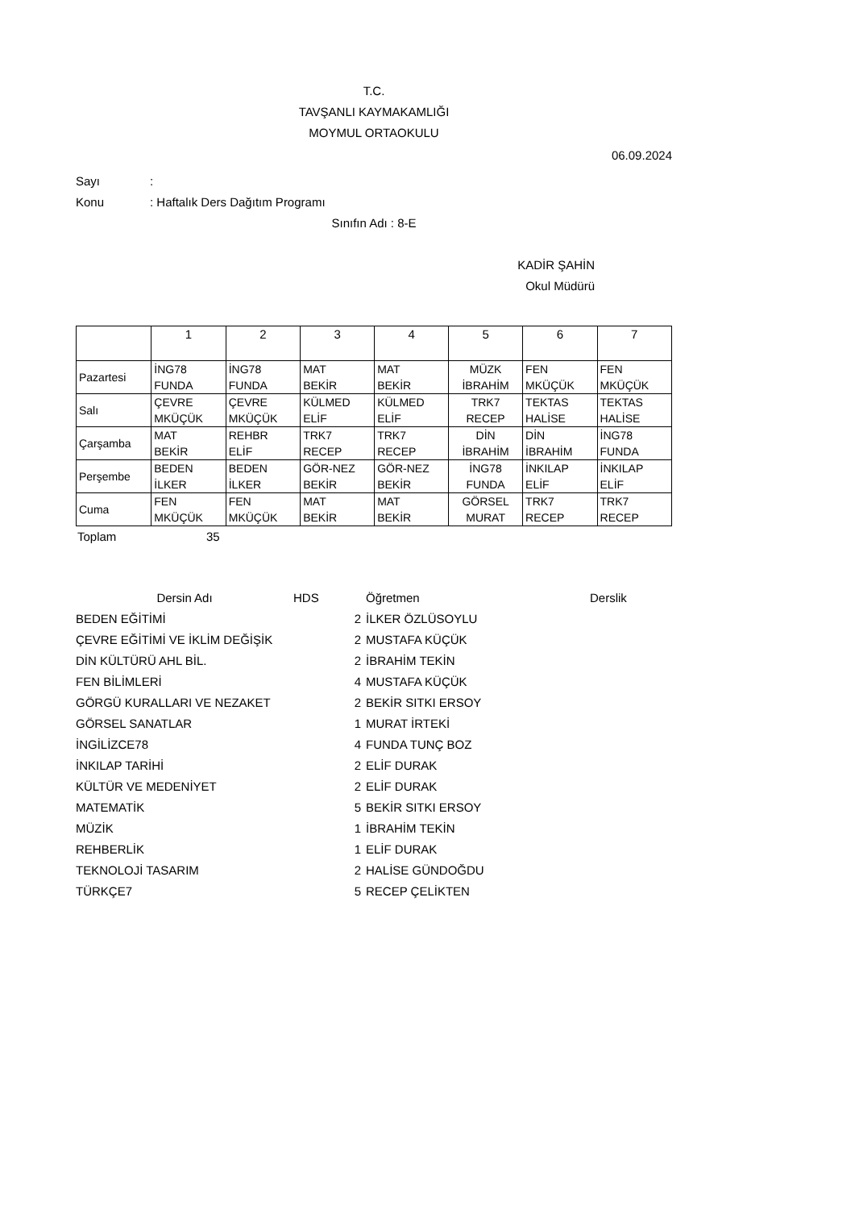T.C.
TAVŞANLI KAYMAKAMLIĞI
MOYMUL ORTAOKULU
06.09.2024
Sayı:
Konu: Haftalık Ders Dağıtım Programı
Sınıfın Adı : 8-E
KADİR ŞAHİN
Okul Müdürü
| | 1 | 2 | 3 | 4 | 5 | 6 | 7 |
| Pazartesi | İNG78 FUNDA | İNG78 FUNDA | MAT BEKİR | MAT BEKİR | MÜZK İBRAHİM | FEN MKÜÇÜK | FEN MKÜÇÜK |
| Salı | ÇEVRE MKÜÇÜK | ÇEVRE MKÜÇÜK | KÜLMED ELİF | KÜLMED ELİF | TRK7 RECEP | TEKTAS HALİSE | TEKTAS HALİSE |
| Çarşamba | MAT BEKİR | REHBR ELİF | TRK7 RECEP | TRK7 RECEP | DİN İBRAHİM | DİN İBRAHİM | İNG78 FUNDA |
| Perşembe | BEDEN İLKER | BEDEN İLKER | GÖR-NEZ BEKİR | GÖR-NEZ BEKİR | İNG78 FUNDA | İNKILAP ELİF | İNKILAP ELİF |
| Cuma | FEN MKÜÇÜK | FEN MKÜÇÜK | MAT BEKİR | MAT BEKİR | GÖRSEL MURAT | TRK7 RECEP | TRK7 RECEP |
Toplam 35
| Dersin Adı | HDS | Öğretmen | Derslik |
| BEDEN EĞİTİMİ | 2 | İLKER ÖZLÜSOYLU | |
| ÇEVRE EĞİTİMİ VE İKLİM DEĞİŞİK | 2 | MUSTAFA KÜÇÜK | |
| DİN KÜLTÜRÜ AHL BİL. | 2 | İBRAHİM TEKİN | |
| FEN BİLİMLERİ | 4 | MUSTAFA KÜÇÜK | |
| GÖRGÜ KURALLARI VE NEZAKET | 2 | BEKİR SITKI ERSOY | |
| GÖRSEL SANATLAR | 1 | MURAT İRTEKİ | |
| İNGİLİZCE78 | 4 | FUNDA TUNÇ BOZ | |
| İNKILAP TARİHİ | 2 | ELİF DURAK | |
| KÜLTÜR VE MEDENİYET | 2 | ELİF DURAK | |
| MATEMATİK | 5 | BEKİR SITKI ERSOY | |
| MÜZİK | 1 | İBRAHİM TEKİN | |
| REHBERLİK | 1 | ELİF DURAK | |
| TEKNOLOJİ TASARIM | 2 | HALİSE GÜNDOĞDU | |
| TÜRKÇE7 | 5 | RECEP ÇELİKTEN | |